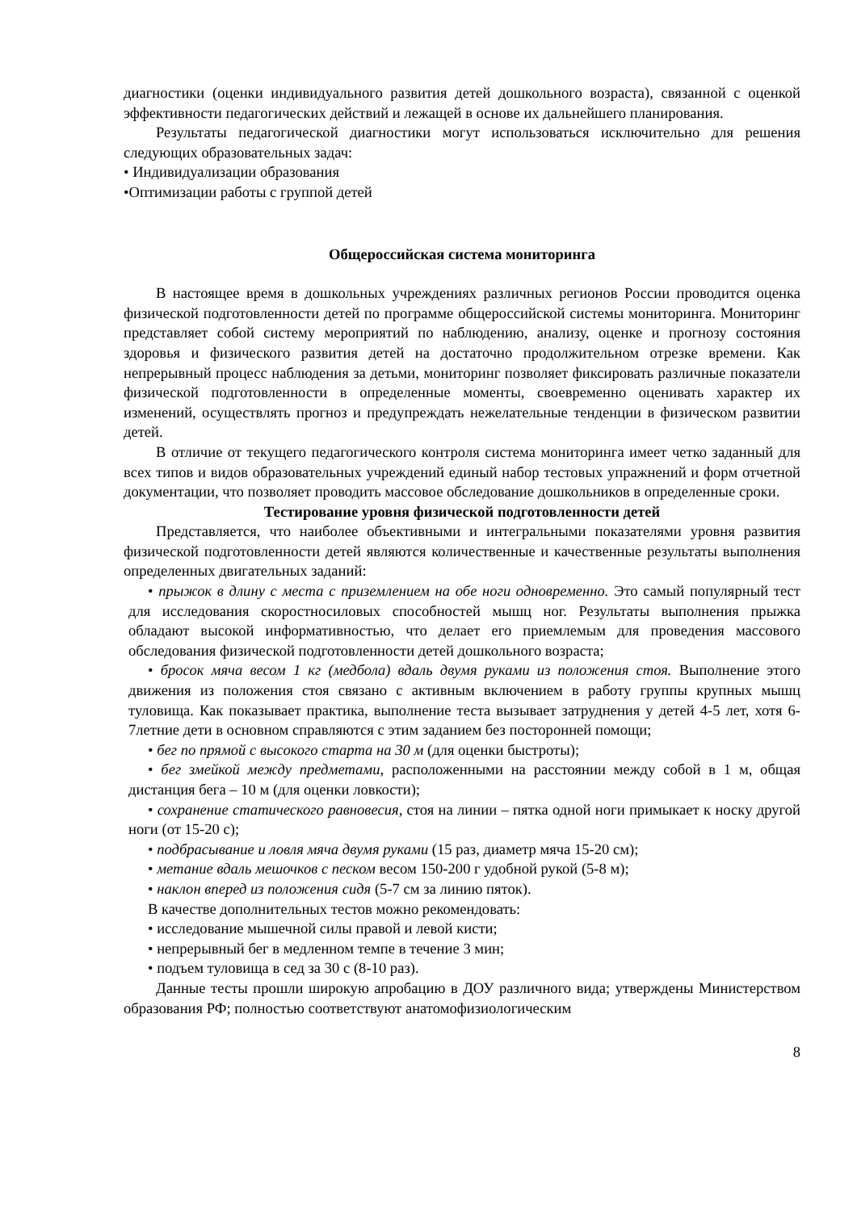диагностики (оценки индивидуального развития детей дошкольного возраста), связанной с оценкой эффективности педагогических действий и лежащей в основе их дальнейшего планирования.
Результаты педагогической диагностики могут использоваться исключительно для решения следующих образовательных задач:
• Индивидуализации образования
•Оптимизации работы с группой детей
Общероссийская система мониторинга
В настоящее время в дошкольных учреждениях различных регионов России проводится оценка физической подготовленности детей по программе общероссийской системы мониторинга. Мониторинг представляет собой систему мероприятий по наблюдению, анализу, оценке и прогнозу состояния здоровья и физического развития детей на достаточно продолжительном отрезке времени. Как непрерывный процесс наблюдения за детьми, мониторинг позволяет фиксировать различные показатели физической подготовленности в определенные моменты, своевременно оценивать характер их изменений, осуществлять прогноз и предупреждать нежелательные тенденции в физическом развитии детей.
В отличие от текущего педагогического контроля система мониторинга имеет четко заданный для всех типов и видов образовательных учреждений единый набор тестовых упражнений и форм отчетной документации, что позволяет проводить массовое обследование дошкольников в определенные сроки.
Тестирование уровня физической подготовленности детей
Представляется, что наиболее объективными и интегральными показателями уровня развития физической подготовленности детей являются количественные и качественные результаты выполнения определенных двигательных заданий:
• прыжок в длину с места с приземлением на обе ноги одновременно. Это самый популярный тест для исследования скоростносиловых способностей мышц ног. Результаты выполнения прыжка обладают высокой информативностью, что делает его приемлемым для проведения массового обследования физической подготовленности детей дошкольного возраста;
• бросок мяча весом 1 кг (медбола) вдаль двумя руками из положения стоя. Выполнение этого движения из положения стоя связано с активным включением в работу группы крупных мышц туловища. Как показывает практика, выполнение теста вызывает затруднения у детей 4-5 лет, хотя 6-7летние дети в основном справляются с этим заданием без посторонней помощи;
• бег по прямой с высокого старта на 30 м (для оценки быстроты);
• бег змейкой между предметами, расположенными на расстоянии между собой в 1 м, общая дистанция бега – 10 м (для оценки ловкости);
• сохранение статического равновесия, стоя на линии – пятка одной ноги примыкает к носку другой ноги (от 15-20 с);
• подбрасывание и ловля мяча двумя руками (15 раз, диаметр мяча 15-20 см);
• метание вдаль мешочков с песком весом 150-200 г удобной рукой (5-8 м);
• наклон вперед из положения сидя (5-7 см за линию пяток).
В качестве дополнительных тестов можно рекомендовать:
• исследование мышечной силы правой и левой кисти;
• непрерывный бег в медленном темпе в течение 3 мин;
• подъем туловища в сед за 30 с (8-10 раз).
Данные тесты прошли широкую апробацию в ДОУ различного вида; утверждены Министерством образования РФ; полностью соответствуют анатомофизиологическим
8